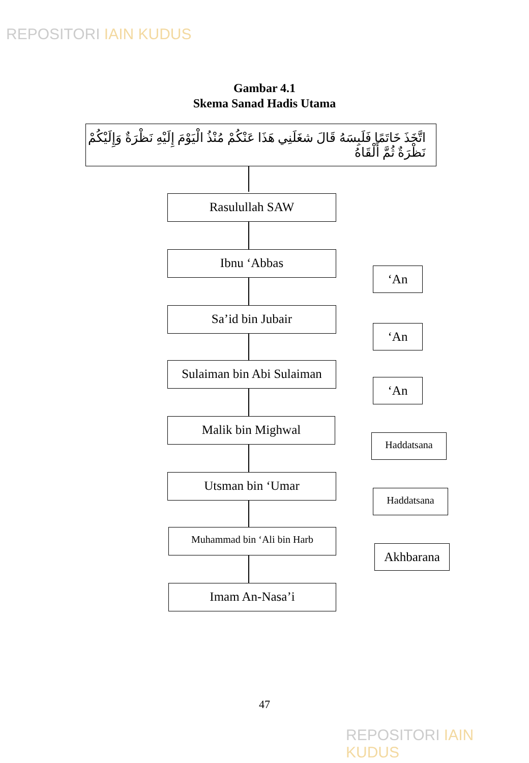REPOSITORI IAIN KUDUS
Gambar 4.1
Skema Sanad Hadis Utama
اتَّخَذَ خَاتَمًا فَلَبِسَهُ قَالَ شغَلَنِي هَذَا عَنْكُمْ مُنْذُ الْيَوْمَ إِلَيْهِ نَظْرَةٌ وَإِلَيْكُمْ نَظْرَةٌ ثُمَّ أَلْقَاهُ
Rasulullah SAW
Ibnu ‘Abbas
‘An
Sa’id bin Jubair
‘An
Sulaiman bin Abi Sulaiman
‘An
Malik bin Mighwal
Haddatsana
Utsman bin ‘Umar
Haddatsana
Muhammad bin ‘Ali bin Harb
Akhbarana
Imam An-Nasa’i
47
REPOSITORI IAIN KUDUS